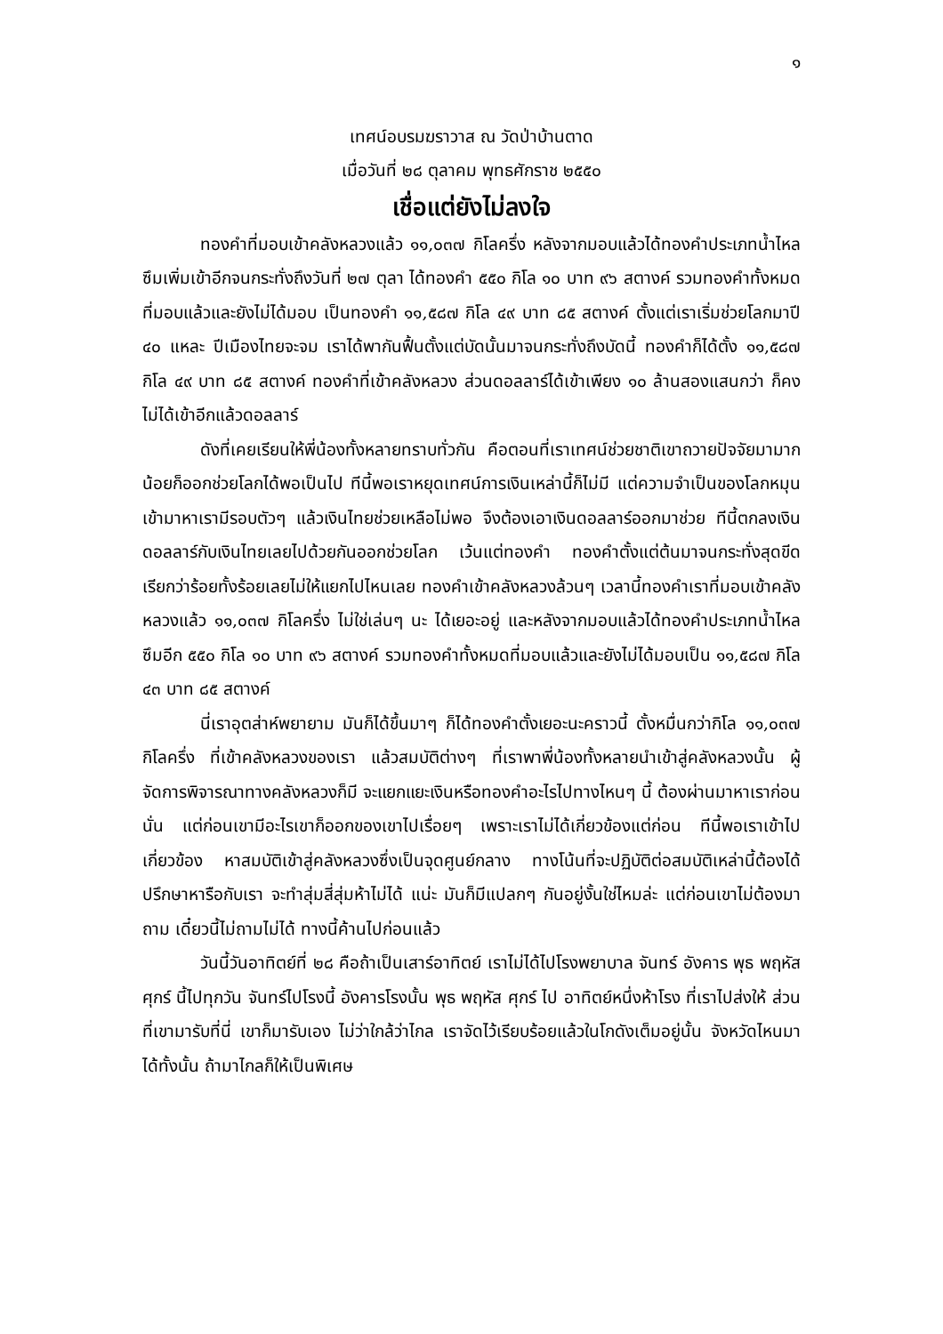๑
เทศน์อบรมฆราวาส ณ วัดป่าบ้านตาด
เมื่อวันที่ ๒๘ ตุลาคม พุทธศักราช ๒๕๕๐
เชื่อแต่ยังไม่ลงใจ
ทองคำที่มอบเข้าคลังหลวงแล้ว ๑๑,๐๓๗ กิโลครึ่ง หลังจากมอบแล้วได้ทองคำประเภทน้ำไหลซึมเพิ่มเข้าอีกจนกระทั่งถึงวันที่ ๒๗ ตุลา ได้ทองคำ ๕๕๐ กิโล ๑๐ บาท ๙๖ สตางค์ รวมทองคำทั้งหมดที่มอบแล้วและยังไม่ได้มอบ เป็นทองคำ ๑๑,๕๘๗ กิโล ๔๙ บาท ๘๕ สตางค์ ตั้งแต่เราเริ่มช่วยโลกมาปี ๔๐ แหละ ปีเมืองไทยจะจม เราได้พากันฟื้นตั้งแต่บัดนั้นมาจนกระทั่งถึงบัดนี้ ทองคำก็ได้ตั้ง ๑๑,๕๘๗ กิโล ๔๙ บาท ๘๕ สตางค์ ทองคำที่เข้าคลังหลวง ส่วนดอลลาร์ได้เข้าเพียง ๑๐ ล้านสองแสนกว่า ก็คงไม่ได้เข้าอีกแล้วดอลลาร์
ดังที่เคยเรียนให้พี่น้องทั้งหลายทราบทั่วกัน คือตอนที่เราเทศน์ช่วยชาติเขาถวายปัจจัยมามากน้อยก็ออกช่วยโลกได้พอเป็นไป ทีนี้พอเราหยุดเทศน์การเงินเหล่านี้ก็ไม่มี แต่ความจำเป็นของโลกหมุนเข้ามาหาเรามีรอบตัวๆ แล้วเงินไทยช่วยเหลือไม่พอ จึงต้องเอาเงินดอลลาร์ออกมาช่วย ทีนี้ตกลงเงินดอลลาร์กับเงินไทยเลยไปด้วยกันออกช่วยโลก เว้นแต่ทองคำ ทองคำตั้งแต่ต้นมาจนกระทั่งสุดขีด เรียกว่าร้อยทั้งร้อยเลยไม่ให้แยกไปไหนเลย ทองคำเข้าคลังหลวงล้วนๆ เวลานี้ทองคำเราที่มอบเข้าคลังหลวงแล้ว ๑๑,๐๓๗ กิโลครึ่ง ไม่ใช่เล่นๆ นะ ได้เยอะอยู่ และหลังจากมอบแล้วได้ทองคำประเภทน้ำไหลซึมอีก ๕๕๐ กิโล ๑๐ บาท ๙๖ สตางค์ รวมทองคำทั้งหมดที่มอบแล้วและยังไม่ได้มอบเป็น ๑๑,๕๘๗ กิโล ๔๓ บาท ๘๕ สตางค์
นี่เราอุตส่าห์พยายาม มันก็ได้ขึ้นมาๆ ก็ได้ทองคำตั้งเยอะนะคราวนี้ ตั้งหมื่นกว่ากิโล ๑๑,๐๓๗ กิโลครึ่ง ที่เข้าคลังหลวงของเรา แล้วสมบัติต่างๆ ที่เราพาพี่น้องทั้งหลายนำเข้าสู่คลังหลวงนั้น ผู้จัดการพิจารณาทางคลังหลวงก็มี จะแยกแยะเงินหรือทองคำอะไรไปทางไหนๆ นี้ ต้องผ่านมาหาเราก่อน นั่น แต่ก่อนเขามีอะไรเขาก็ออกของเขาไปเรื่อยๆ เพราะเราไม่ได้เกี่ยวข้องแต่ก่อน ทีนี้พอเราเข้าไปเกี่ยวข้อง หาสมบัติเข้าสู่คลังหลวงซึ่งเป็นจุดศูนย์กลาง ทางโน้นที่จะปฏิบัติต่อสมบัติเหล่านี้ต้องได้ปรึกษาหารือกับเรา จะทำสุ่มสี่สุ่มห้าไม่ได้ แน่ะ มันก็มีแปลกๆ กันอยู่งั้นใช่ไหมล่ะ แต่ก่อนเขาไม่ต้องมาถาม เดี๋ยวนี้ไม่ถามไม่ได้ ทางนี้ค้านไปก่อนแล้ว
วันนี้วันอาทิตย์ที่ ๒๘ คือถ้าเป็นเสาร์อาทิตย์ เราไม่ได้ไปโรงพยาบาล จันทร์ อังคาร พุธ พฤหัส ศุกร์ นี้ไปทุกวัน จันทร์ไปโรงนี้ อังคารโรงนั้น พุธ พฤหัส ศุกร์ ไป อาทิตย์หนึ่งห้าโรง ที่เราไปส่งให้ ส่วนที่เขามารับที่นี่ เขาก็มารับเอง ไม่ว่าใกล้ว่าไกล เราจัดไว้เรียบร้อยแล้วในโกดังเต็มอยู่นั้น จังหวัดไหนมาได้ทั้งนั้น ถ้ามาไกลก็ให้เป็นพิเศษ